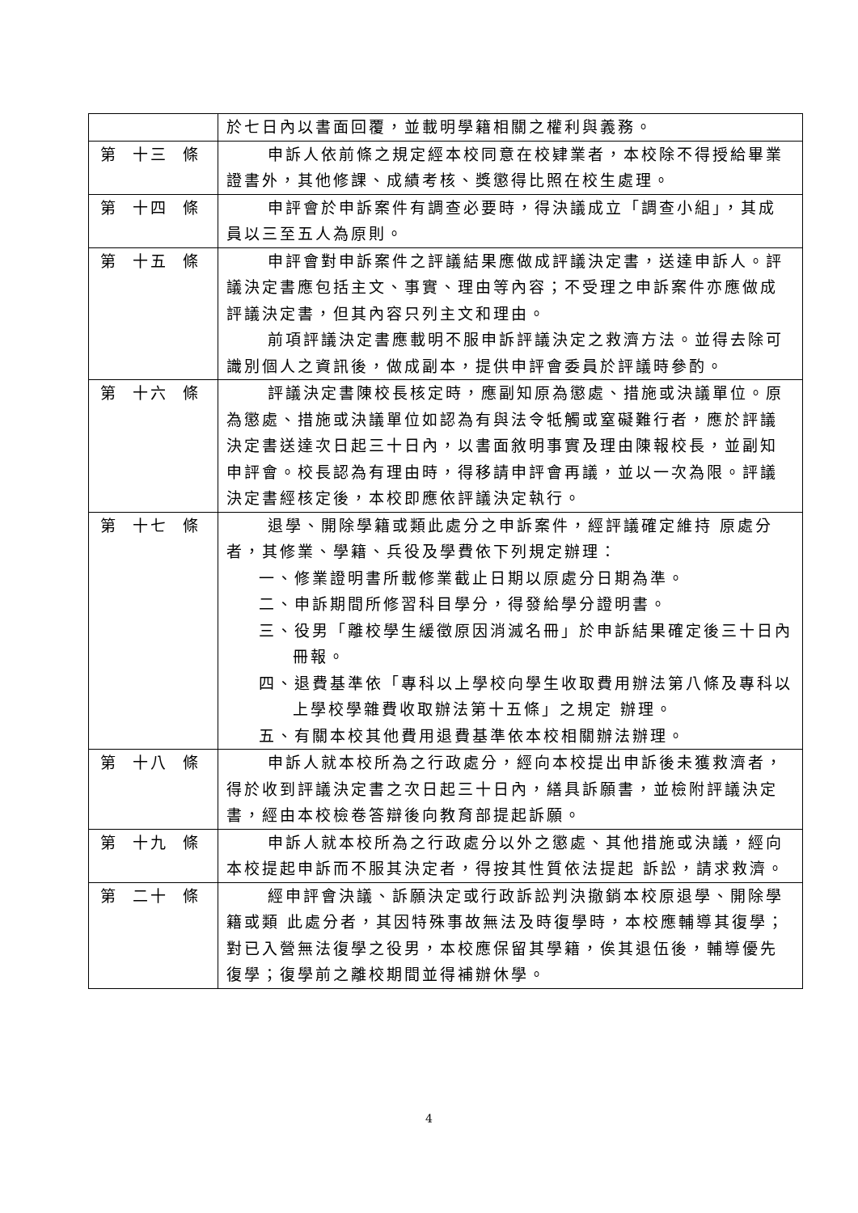| | 於七日內以書面回覆，並載明學籍相關之權利與義務。 |
| 第 十三 條 | 申訴人依前條之規定經本校同意在校肄業者，本校除不得授給畢業證書外，其他修課、成績考核、獎懲得比照在校生處理。 |
| 第 十四 條 | 申評會於申訴案件有調查必要時，得決議成立「調查小組」，其成員以三至五人為原則。 |
| 第 十五 條 | 申評會對申訴案件之評議結果應做成評議決定書，送達申訴人。評議決定書應包括主文、事實、理由等內容；不受理之申訴案件亦應做成評議決定書，但其內容只列主文和理由。 前項評議決定書應載明不服申訴評議決定之救濟方法。並得去除可識別個人之資訊後，做成副本，提供申評會委員於評議時參酌。 |
| 第 十六 條 | 評議決定書陳校長核定時，應副知原為懲處、措施或決議單位。原為懲處、措施或決議單位如認為有與法令牴觸或窒礙難行者，應於評議決定書送達次日起三十日內，以書面敘明事實及理由陳報校長，並副知申評會。校長認為有理由時，得移請申評會再議，並以一次為限。評議決定書經核定後，本校即應依評議決定執行。 |
| 第 十七 條 | 退學、開除學籍或類此處分之申訴案件，經評議確定維持 原處分者，其修業、學籍、兵役及學費依下列規定辦理： 一、修業證明書所載修業截止日期以原處分日期為準。 二、申訴期間所修習科目學分，得發給學分證明書。 三、役男「離校學生緩徵原因消滅名冊」於申訴結果確定後三十日內冊報。 四、退費基準依「專科以上學校向學生收取費用辦法第八條及專科以上學校學雜費收取辦法第十五條」之規定 辦理。 五、有關本校其他費用退費基準依本校相關辦法辦理。 |
| 第 十八 條 | 申訴人就本校所為之行政處分，經向本校提出申訴後未獲救濟者，得於收到評議決定書之次日起三十日內，繕具訴願書，並檢附評議決定書，經由本校檢卷答辯後向教育部提起訴願。 |
| 第 十九 條 | 申訴人就本校所為之行政處分以外之懲處、其他措施或決議，經向本校提起申訴而不服其決定者，得按其性質依法提起 訴訟，請求救濟。 |
| 第 二十 條 | 經申評會決議、訴願決定或行政訴訟判決撤銷本校原退學、開除學籍或類 此處分者，其因特殊事故無法及時復學時，本校應輔導其復學；對已入營無法復學之役男，本校應保留其學籍，俟其退伍後，輔導優先復學；復學前之離校期間並得補辦休學。 |
4